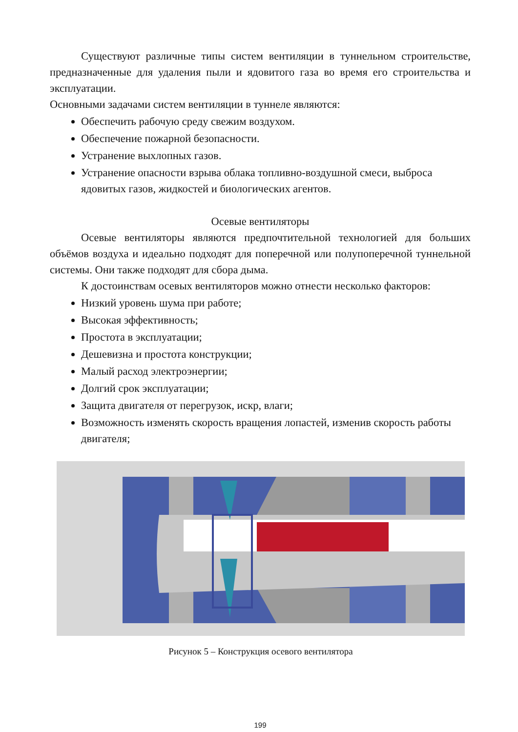Существуют различные типы систем вентиляции в туннельном строительстве, предназначенные для удаления пыли и ядовитого газа во время его строительства и эксплуатации.
Основными задачами систем вентиляции в туннеле являются:
Обеспечить рабочую среду свежим воздухом.
Обеспечение пожарной безопасности.
Устранение выхлопных газов.
Устранение опасности взрыва облака топливно-воздушной смеси, выброса ядовитых газов, жидкостей и биологических агентов.
Осевые вентиляторы
Осевые вентиляторы являются предпочтительной технологией для больших объёмов воздуха и идеально подходят для поперечной или полупоперечной туннельной системы. Они также подходят для сбора дыма.
К достоинствам осевых вентиляторов можно отнести несколько факторов:
Низкий уровень шума при работе;
Высокая эффективность;
Простота в эксплуатации;
Дешевизна и простота конструкции;
Малый расход электроэнергии;
Долгий срок эксплуатации;
Защита двигателя от перегрузок, искр, влаги;
Возможность изменять скорость вращения лопастей, изменив скорость работы двигателя;
Рисунок 5 – Конструкция осевого вентилятора
199